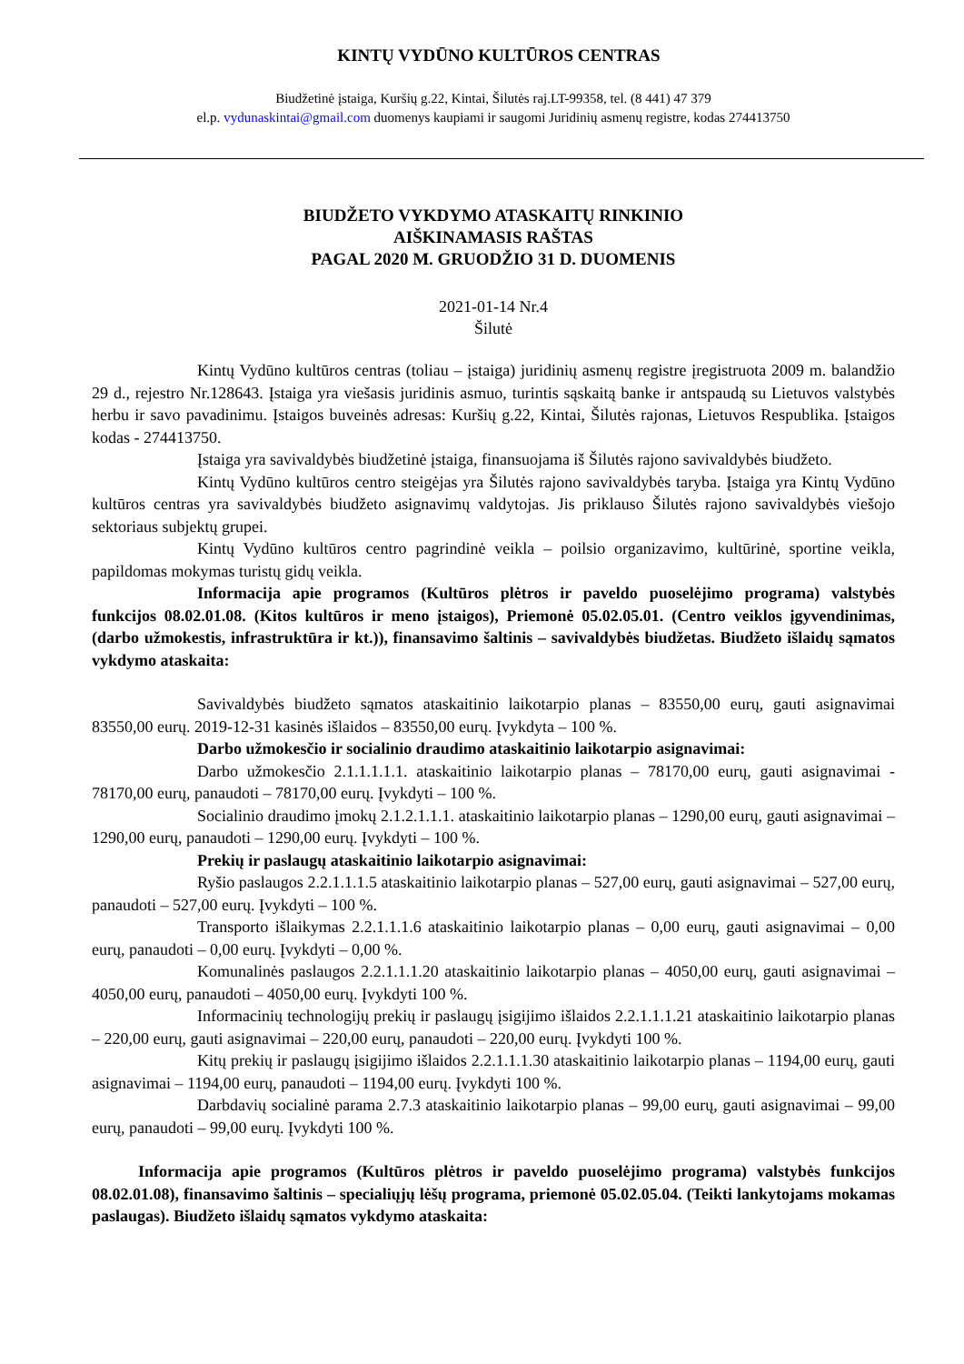KINTŲ VYDŪNO KULTŪROS CENTRAS
Biudžetinė įstaiga, Kuršių g.22, Kintai, Šilutės raj.LT-99358, tel. (8 441) 47 379
el.p. vydunaskintai@gmail.com duomenys kaupiami ir saugomi Juridinių asmenų registre, kodas 274413750
BIUDŽETO VYKDYMO ATASKAITŲ RINKINIO
AIŠKINAMASIS RAŠTAS
PAGAL 2020 M. GRUODŽIO 31 D. DUOMENIS
2021-01-14 Nr.4
Šilutė
Kintų Vydūno kultūros centras (toliau – įstaiga) juridinių asmenų registre įregistruota 2009 m. balandžio 29 d., rejestro Nr.128643. Įstaiga yra viešasis juridinis asmuo, turintis sąskaitą banke ir antspaudą su Lietuvos valstybės herbu ir savo pavadinimu. Įstaigos buveinės adresas: Kuršių g.22, Kintai, Šilutės rajonas, Lietuvos Respublika. Įstaigos kodas - 274413750.
Įstaiga yra savivaldybės biudžetinė įstaiga, finansuojama iš Šilutės rajono savivaldybės biudžeto.
Kintų Vydūno kultūros centro steigėjas yra Šilutės rajono savivaldybės taryba. Įstaiga yra Kintų Vydūno kultūros centras yra savivaldybės biudžeto asignavimų valdytojas. Jis priklauso Šilutės rajono savivaldybės viešojo sektoriaus subjektų grupei.
Kintų Vydūno kultūros centro pagrindinė veikla – poilsio organizavimo, kultūrinė, sportine veikla, papildomas mokymas turistų gidų veikla.
Informacija apie programos (Kultūros plėtros ir paveldo puoselėjimo programa) valstybės funkcijos 08.02.01.08. (Kitos kultūros ir meno įstaigos), Priemonė 05.02.05.01. (Centro veiklos įgyvendinimas, (darbo užmokestis, infrastruktūra ir kt.)), finansavimo šaltinis – savivaldybės biudžetas. Biudžeto išlaidų sąmatos vykdymo ataskaita:
Savivaldybės biudžeto sąmatos ataskaitinio laikotarpio planas – 83550,00 eurų, gauti asignavimai 83550,00 eurų. 2019-12-31 kasinės išlaidos – 83550,00 eurų. Įvykdyta – 100 %.
Darbo užmokesčio ir socialinio draudimo ataskaitinio laikotarpio asignavimai:
Darbo užmokesčio 2.1.1.1.1.1. ataskaitinio laikotarpio planas – 78170,00 eurų, gauti asignavimai - 78170,00 eurų, panaudoti – 78170,00 eurų. Įvykdyti – 100 %.
Socialinio draudimo įmokų 2.1.2.1.1.1. ataskaitinio laikotarpio planas – 1290,00 eurų, gauti asignavimai – 1290,00 eurų, panaudoti – 1290,00 eurų. Įvykdyti – 100 %.
Prekių ir paslaugų ataskaitinio laikotarpio asignavimai:
Ryšio paslaugos 2.2.1.1.1.5 ataskaitinio laikotarpio planas – 527,00 eurų, gauti asignavimai – 527,00 eurų, panaudoti – 527,00 eurų. Įvykdyti – 100 %.
Transporto išlaikymas 2.2.1.1.1.6 ataskaitinio laikotarpio planas – 0,00 eurų, gauti asignavimai – 0,00 eurų, panaudoti – 0,00 eurų. Įvykdyti – 0,00 %.
Komunalinės paslaugos 2.2.1.1.1.20 ataskaitinio laikotarpio planas – 4050,00 eurų, gauti asignavimai – 4050,00 eurų, panaudoti – 4050,00 eurų. Įvykdyti 100 %.
Informacinių technologijų prekių ir paslaugų įsigijimo išlaidos 2.2.1.1.1.21 ataskaitinio laikotarpio planas – 220,00 eurų, gauti asignavimai – 220,00 eurų, panaudoti – 220,00 eurų. Įvykdyti 100 %.
Kitų prekių ir paslaugų įsigijimo išlaidos 2.2.1.1.1.30 ataskaitinio laikotarpio planas – 1194,00 eurų, gauti asignavimai – 1194,00 eurų, panaudoti – 1194,00 eurų. Įvykdyti 100 %.
Darbdavių socialinė parama 2.7.3 ataskaitinio laikotarpio planas – 99,00 eurų, gauti asignavimai – 99,00 eurų, panaudoti – 99,00 eurų. Įvykdyti 100 %.
Informacija apie programos (Kultūros plėtros ir paveldo puoselėjimo programa) valstybės funkcijos 08.02.01.08), finansavimo šaltinis – specialiųjų lėšų programa, priemonė 05.02.05.04. (Teikti lankytojams mokamas paslaugas). Biudžeto išlaidų sąmatos vykdymo ataskaita: